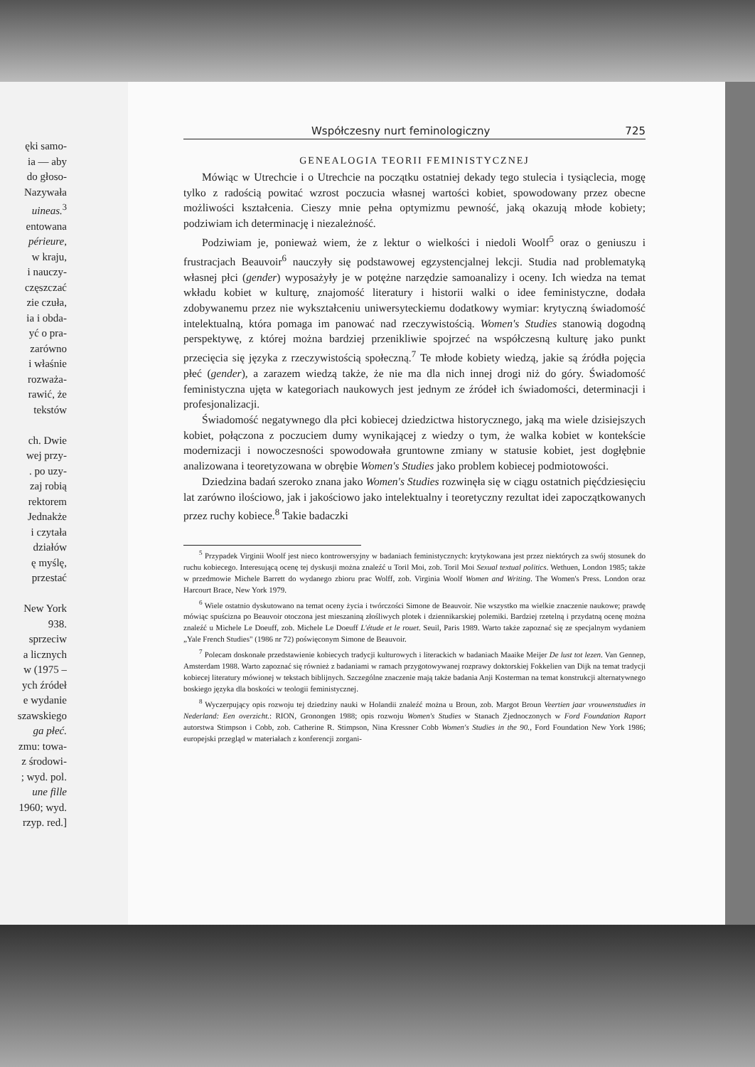ęki samo-
ia — aby
do głoso-
Nazywała
uineas.<sup>3</sup>
entowana
périeure,
w kraju,
i nauczy-
częszczać
zie czuła,
ia i obda-
yć o pra-
zarówno
i właśnie
rozważa-
rawić, że
tekstów
ch. Dwie
wej przy-
. po uzy-
zaj robią
rektorem
Jednakże
i czytała
działów
ę myślę,
przestać
New York
938.
sprzeciw
a licznych
w (1975 –
ych źródeł
e wydanie
szawskiego
ga płeć.
zmu: towa-
z środowi-
; wyd. pol.
une fille
1960; wyd.
rzyp. red.]
Współczesny nurt feminologiczny 725
GENEALOGIA TEORII FEMINISTYCZNEJ
Mówiąc w Utrechcie i o Utrechcie na początku ostatniej dekady tego stulecia i tysiąclecia, mogę tylko z radością powitać wzrost poczucia własnej wartości kobiet, spowodowany przez obecne możliwości kształcenia. Cieszy mnie pełna optymizmu pewność, jaką okazują młode kobiety; podziwiam ich determinację i niezależność.
Podziwiam je, ponieważ wiem, że z lektur o wielkości i niedoli Woolf<sup>5</sup> oraz o geniuszu i frustracjach Beauvoir<sup>6</sup> nauczyły się podstawowej egzystencjalnej lekcji. Studia nad problematyką własnej płci (gender) wyposażyły je w potężne narzędzie samoanalizy i oceny. Ich wiedza na temat wkładu kobiet w kulturę, znajomość literatury i historii walki o idee feministyczne, dodała zdobywanemu przez nie wykształceniu uniwersyteckiemu dodatkowy wymiar: krytyczną świadomość intelektualną, która pomaga im panować nad rzeczywistością. Women's Studies stanowią dogodną perspektywę, z której można bardziej przenikliwie spojrzeć na współczesną kulturę jako punkt przecięcia się języka z rzeczywistością społeczną.<sup>7</sup> Te młode kobiety wiedzą, jakie są źródła pojęcia płeć (gender), a zarazem wiedzą także, że nie ma dla nich innej drogi niż do góry. Świadomość feministyczna ujęta w kategoriach naukowych jest jednym ze źródeł ich świadomości, determinacji i profesjonalizacji.
Świadomość negatywnego dla płci kobiecej dziedzictwa historycznego, jaką ma wiele dzisiejszych kobiet, połączona z poczuciem dumy wynikającej z wiedzy o tym, że walka kobiet w kontekście modernizacji i nowoczesności spowodowała gruntowne zmiany w statusie kobiet, jest dogłębnie analizowana i teoretyzowana w obrębie Women's Studies jako problem kobiecej podmiotowości.
Dziedzina badań szeroko znana jako Women's Studies rozwinęła się w ciągu ostatnich pięćdziesięciu lat zarówno ilościowo, jak i jakościowo jako intelektualny i teoretyczny rezultat idei zapoczątkowanych przez ruchy kobiece.<sup>8</sup> Takie badaczki
<sup>5</sup> Przypadek Virginii Woolf jest nieco kontrowersyjny w badaniach feministycznych: krytykowana jest przez niektórych za swój stosunek do ruchu kobiecego. Interesującą ocenę tej dyskusji można znaleźć u Toril Moi, zob. Toril Moi Sexual textual politics. Wethuen, London 1985; także w przedmowie Michele Barrett do wydanego zbioru prac Wolff, zob. Virginia Woolf Women and Writing. The Women's Press. London oraz Harcourt Brace, New York 1979.
<sup>6</sup> Wiele ostatnio dyskutowano na temat oceny życia i twórczości Simone de Beauvoir. Nie wszystko ma wielkie znaczenie naukowe; prawdę mówiąc spuścizna po Beauvoir otoczona jest mieszaniną złośliwych plotek i dziennikarskiej polemiki. Bardziej rzetelną i przydatną ocenę można znaleźć u Michele Le Doeuff, zob. Michele Le Doeuff L'étude et le rouet. Seuil, Paris 1989. Warto także zapoznać się ze specjalnym wydaniem „Yale French Studies" (1986 nr 72) poświęconym Simone de Beauvoir.
<sup>7</sup> Polecam doskonałe przedstawienie kobiecych tradycji kulturowych i literackich w badaniach Maaike Meijer De lust tot lezen. Van Gennep, Amsterdam 1988. Warto zapoznać się również z badaniami w ramach przygotowywanej rozprawy doktorskiej Fokkelien van Dijk na temat tradycji kobiecej literatury mówionej w tekstach biblijnych. Szczególne znaczenie mają także badania Anji Kosterman na temat konstrukcji alternatywnego boskiego języka dla boskości w teologii feministycznej.
<sup>8</sup> Wyczerpujący opis rozwoju tej dziedziny nauki w Holandii znaleźć można u Broun, zob. Margot Broun Veertien jaar vrouwenstudies in Nederland: Een overzicht.: RION, Gronongen 1988; opis rozwoju Women's Studies w Stanach Zjednoczonych w Ford Foundation Raport autorstwa Stimpson i Cobb, zob. Catherine R. Stimpson, Nina Kressner Cobb Women's Studies in the 90., Ford Foundation New York 1986; europejski przegląd w materiałach z konferencji zorgani-